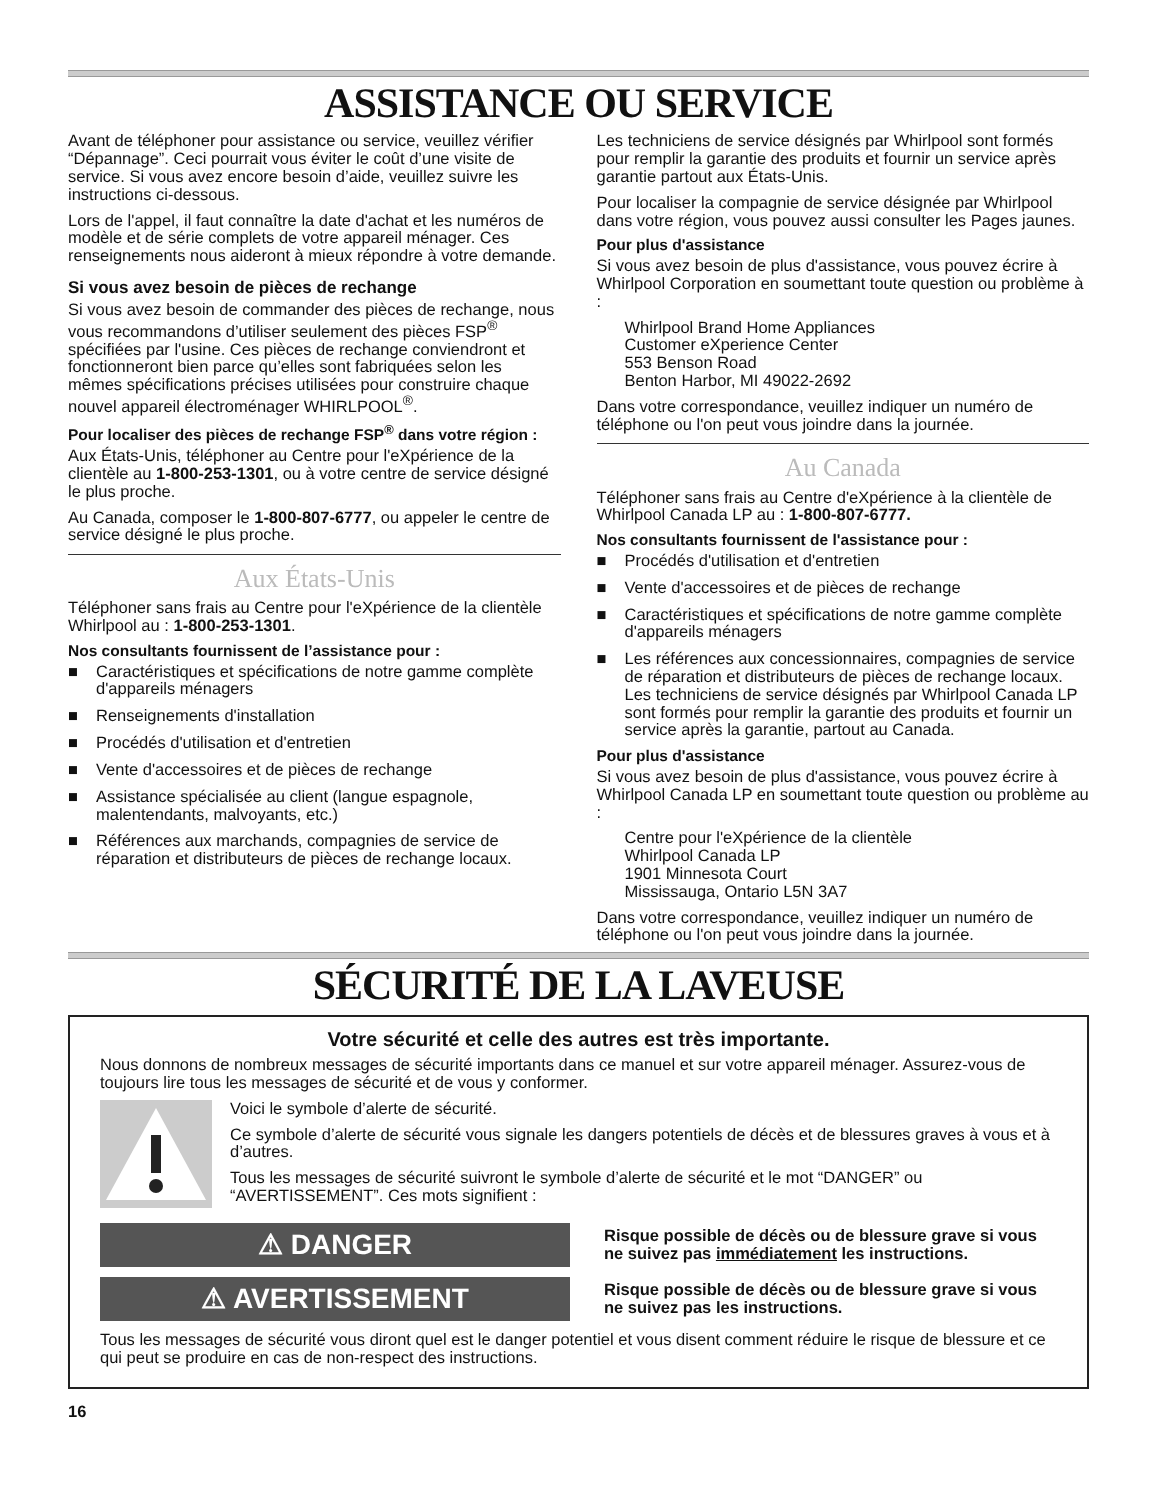ASSISTANCE OU SERVICE
Avant de téléphoner pour assistance ou service, veuillez vérifier “Dépannage”. Ceci pourrait vous éviter le coût d’une visite de service. Si vous avez encore besoin d’aide, veuillez suivre les instructions ci-dessous.
Lors de l'appel, il faut connaître la date d'achat et les numéros de modèle et de série complets de votre appareil ménager. Ces renseignements nous aideront à mieux répondre à votre demande.
Si vous avez besoin de pièces de rechange
Si vous avez besoin de commander des pièces de rechange, nous vous recommandons d’utiliser seulement des pièces FSP<sup>®</sup> spécifiées par l'usine. Ces pièces de rechange conviendront et fonctionneront bien parce qu’elles sont fabriquées selon les mêmes spécifications précises utilisées pour construire chaque nouvel appareil électroménager WHIRLPOOL<sup>®</sup>.
Pour localiser des pièces de rechange FSP<sup>®</sup> dans votre région :
Aux États-Unis, téléphoner au Centre pour l'eXpérience de la clientèle au 1-800-253-1301, ou à votre centre de service désigné le plus proche.
Au Canada, composer le 1-800-807-6777, ou appeler le centre de service désigné le plus proche.
Aux États-Unis
Téléphoner sans frais au Centre pour l'eXpérience de la clientèle Whirlpool au : 1-800-253-1301.
Nos consultants fournissent de l’assistance pour :
■ Caractéristiques et spécifications de notre gamme complète d'appareils ménagers
■ Renseignements d'installation
■ Procédés d'utilisation et d'entretien
■ Vente d'accessoires et de pièces de rechange
■ Assistance spécialisée au client (langue espagnole, malentendants, malvoyants, etc.)
■ Références aux marchands, compagnies de service de réparation et distributeurs de pièces de rechange locaux.
Les techniciens de service désignés par Whirlpool sont formés pour remplir la garantie des produits et fournir un service après garantie partout aux États-Unis.
Pour localiser la compagnie de service désignée par Whirlpool dans votre région, vous pouvez aussi consulter les Pages jaunes.
Pour plus d'assistance
Si vous avez besoin de plus d'assistance, vous pouvez écrire à Whirlpool Corporation en soumettant toute question ou problème à :
Whirlpool Brand Home Appliances
Customer eXperience Center
553 Benson Road
Benton Harbor, MI 49022-2692
Dans votre correspondance, veuillez indiquer un numéro de téléphone ou l'on peut vous joindre dans la journée.
Au Canada
Téléphoner sans frais au Centre d'eXpérience à la clientèle de Whirlpool Canada LP au : 1-800-807-6777.
Nos consultants fournissent de l'assistance pour :
■ Procédés d'utilisation et d'entretien
■ Vente d'accessoires et de pièces de rechange
■ Caractéristiques et spécifications de notre gamme complète d'appareils ménagers
■ Les références aux concessionnaires, compagnies de service de réparation et distributeurs de pièces de rechange locaux. Les techniciens de service désignés par Whirlpool Canada LP sont formés pour remplir la garantie des produits et fournir un service après la garantie, partout au Canada.
Pour plus d'assistance
Si vous avez besoin de plus d'assistance, vous pouvez écrire à Whirlpool Canada LP en soumettant toute question ou problème au :
Centre pour l'eXpérience de la clientèle
Whirlpool Canada LP
1901 Minnesota Court
Mississauga, Ontario L5N 3A7
Dans votre correspondance, veuillez indiquer un numéro de téléphone ou l'on peut vous joindre dans la journée.
SÉCURITÉ DE LA LAVEUSE
Votre sécurité et celle des autres est très importante.
Nous donnons de nombreux messages de sécurité importants dans ce manuel et sur votre appareil ménager. Assurez-vous de toujours lire tous les messages de sécurité et de vous y conformer.
Voici le symbole d’alerte de sécurité.
Ce symbole d’alerte de sécurité vous signale les dangers potentiels de décès et de blessures graves à vous et à d’autres.
Tous les messages de sécurité suivront le symbole d’alerte de sécurité et le mot “DANGER” ou “AVERTISSEMENT”. Ces mots signifient :
⚠ DANGER
Risque possible de décès ou de blessure grave si vous ne suivez pas immédiatement les instructions.
⚠ AVERTISSEMENT
Risque possible de décès ou de blessure grave si vous ne suivez pas les instructions.
Tous les messages de sécurité vous diront quel est le danger potentiel et vous disent comment réduire le risque de blessure et ce qui peut se produire en cas de non-respect des instructions.
16